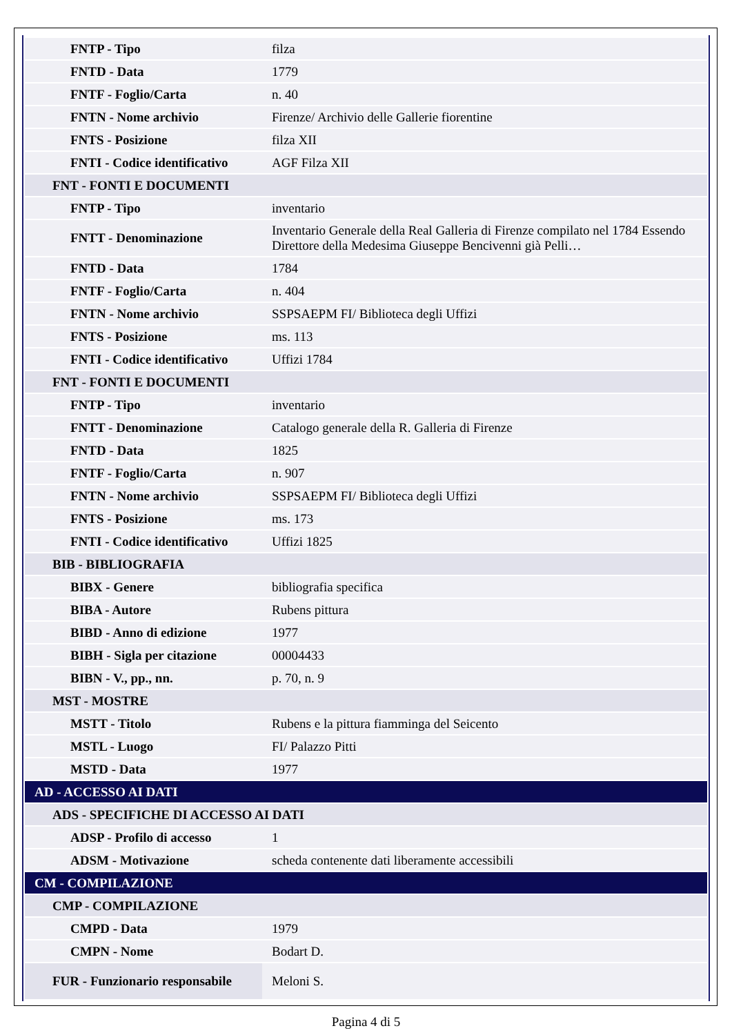| FNTP - Tipo | filza |
| FNTD - Data | 1779 |
| FNTF - Foglio/Carta | n. 40 |
| FNTN - Nome archivio | Firenze/ Archivio delle Gallerie fiorentine |
| FNTS - Posizione | filza XII |
| FNTI - Codice identificativo | AGF Filza XII |
| FNT - FONTI E DOCUMENTI | |
| FNTP - Tipo | inventario |
| FNTT - Denominazione | Inventario Generale della Real Galleria di Firenze compilato nel 1784 Essendo Direttore della Medesima Giuseppe Bencivenni già Pelli… |
| FNTD - Data | 1784 |
| FNTF - Foglio/Carta | n. 404 |
| FNTN - Nome archivio | SSPSAEPM FI/ Biblioteca degli Uffizi |
| FNTS - Posizione | ms. 113 |
| FNTI - Codice identificativo | Uffizi 1784 |
| FNT - FONTI E DOCUMENTI | |
| FNTP - Tipo | inventario |
| FNTT - Denominazione | Catalogo generale della R. Galleria di Firenze |
| FNTD - Data | 1825 |
| FNTF - Foglio/Carta | n. 907 |
| FNTN - Nome archivio | SSPSAEPM FI/ Biblioteca degli Uffizi |
| FNTS - Posizione | ms. 173 |
| FNTI - Codice identificativo | Uffizi 1825 |
| BIB - BIBLIOGRAFIA | |
| BIBX - Genere | bibliografia specifica |
| BIBA - Autore | Rubens pittura |
| BIBD - Anno di edizione | 1977 |
| BIBH - Sigla per citazione | 00004433 |
| BIBN - V., pp., nn. | p. 70, n. 9 |
| MST - MOSTRE | |
| MSTT - Titolo | Rubens e la pittura fiamminga del Seicento |
| MSTL - Luogo | FI/ Palazzo Pitti |
| MSTD - Data | 1977 |
| AD - ACCESSO AI DATI | |
| ADS - SPECIFICHE DI ACCESSO AI DATI | |
| ADSP - Profilo di accesso | 1 |
| ADSM - Motivazione | scheda contenente dati liberamente accessibili |
| CM - COMPILAZIONE | |
| CMP - COMPILAZIONE | |
| CMPD - Data | 1979 |
| CMPN - Nome | Bodart D. |
| FUR - Funzionario responsabile | Meloni S. |
Pagina 4 di 5